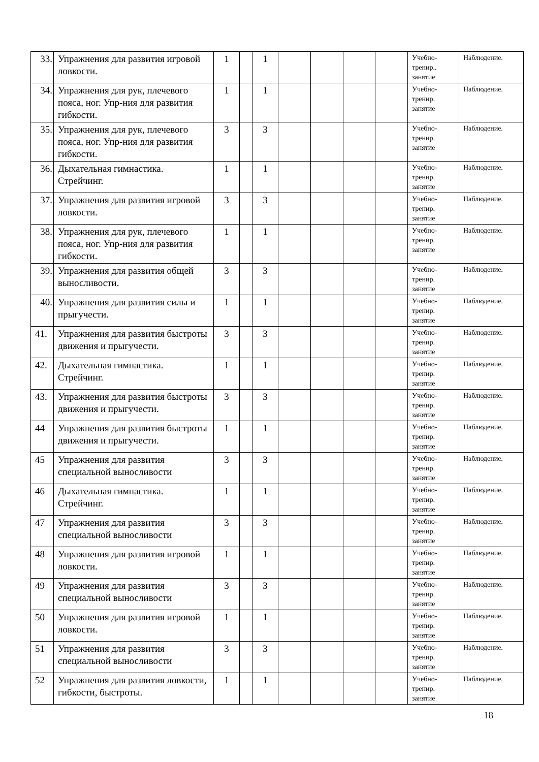| 33. | Упражнения для развития игровой ловкости. | 1 | | 1 | | | | | Учебно-тренир.. занятие | Наблюдение. |
| 34. | Упражнения для рук, плечевого пояса, ног. Упр-ния для развития гибкости. | 1 | | 1 | | | | | Учебно-тренир. занятие | Наблюдение. |
| 35. | Упражнения для рук, плечевого пояса, ног. Упр-ния для развития гибкости. | 3 | | 3 | | | | | Учебно-тренир. занятие | Наблюдение. |
| 36. | Дыхательная гимнастика. Стрейчинг. | 1 | | 1 | | | | | Учебно-тренир. занятие | Наблюдение. |
| 37. | Упражнения для развития игровой ловкости. | 3 | | 3 | | | | | Учебно-тренир. занятие | Наблюдение. |
| 38. | Упражнения для рук, плечевого пояса, ног. Упр-ния для развития гибкости. | 1 | | 1 | | | | | Учебно-тренир. занятие | Наблюдение. |
| 39. | Упражнения для развития общей выносливости. | 3 | | 3 | | | | | Учебно-тренир. занятие | Наблюдение. |
| 40. | Упражнения для развития силы и прыгучести. | 1 | | 1 | | | | | Учебно-тренир. занятие | Наблюдение. |
| 41. | Упражнения для развития быстроты движения и прыгучести. | 3 | | 3 | | | | | Учебно-тренир. занятие | Наблюдение. |
| 42. | Дыхательная гимнастика. Стрейчинг. | 1 | | 1 | | | | | Учебно-тренир. занятие | Наблюдение. |
| 43. | Упражнения для развития быстроты движения и прыгучести. | 3 | | 3 | | | | | Учебно-тренир. занятие | Наблюдение. |
| 44 | Упражнения для развития быстроты движения и прыгучести. | 1 | | 1 | | | | | Учебно-тренир. занятие | Наблюдение. |
| 45 | Упражнения для развития специальной выносливости | 3 | | 3 | | | | | Учебно-тренир. занятие | Наблюдение. |
| 46 | Дыхательная гимнастика. Стрейчинг. | 1 | | 1 | | | | | Учебно-тренир. занятие | Наблюдение. |
| 47 | Упражнения для развития специальной выносливости | 3 | | 3 | | | | | Учебно-тренир. занятие | Наблюдение. |
| 48 | Упражнения для развития игровой ловкости. | 1 | | 1 | | | | | Учебно-тренир. занятие | Наблюдение. |
| 49 | Упражнения для развития специальной выносливости | 3 | | 3 | | | | | Учебно-тренир. занятие | Наблюдение. |
| 50 | Упражнения для развития игровой ловкости. | 1 | | 1 | | | | | Учебно-тренир. занятие | Наблюдение. |
| 51 | Упражнения для развития специальной выносливости | 3 | | 3 | | | | | Учебно-тренир. занятие | Наблюдение. |
| 52 | Упражнения для развития ловкости, гибкости, быстроты. | 1 | | 1 | | | | | Учебно-тренир. занятие | Наблюдение. |
18